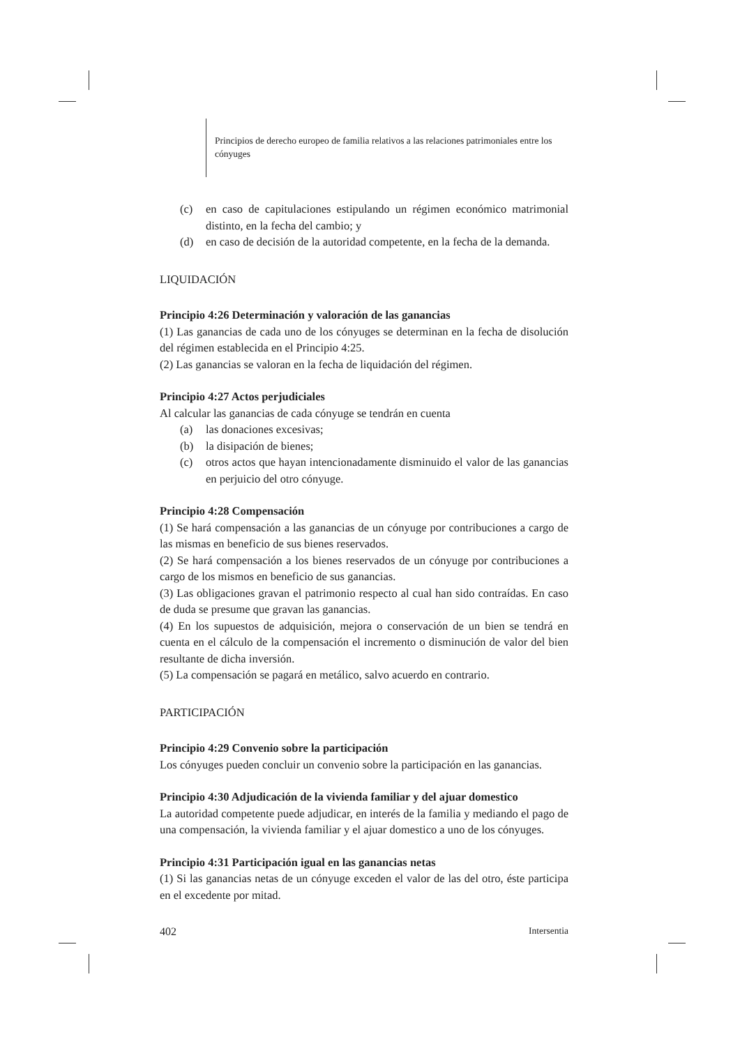Principios de derecho europeo de familia relativos a las relaciones patrimoniales entre los cónyuges
(c) en caso de capitulaciones estipulando un régimen económico matrimonial distinto, en la fecha del cambio; y
(d) en caso de decisión de la autoridad competente, en la fecha de la demanda.
LIQUIDACIÓN
Principio 4:26 Determinación y valoración de las ganancias
(1) Las ganancias de cada uno de los cónyuges se determinan en la fecha de disolución del régimen establecida en el Principio 4:25.
(2) Las ganancias se valoran en la fecha de liquidación del régimen.
Principio 4:27 Actos perjudiciales
Al calcular las ganancias de cada cónyuge se tendrán en cuenta
(a) las donaciones excesivas;
(b) la disipación de bienes;
(c) otros actos que hayan intencionadamente disminuido el valor de las ganancias en perjuicio del otro cónyuge.
Principio 4:28 Compensación
(1) Se hará compensación a las ganancias de un cónyuge por contribuciones a cargo de las mismas en beneficio de sus bienes reservados.
(2) Se hará compensación a los bienes reservados de un cónyuge por contribuciones a cargo de los mismos en beneficio de sus ganancias.
(3) Las obligaciones gravan el patrimonio respecto al cual han sido contraídas. En caso de duda se presume que gravan las ganancias.
(4) En los supuestos de adquisición, mejora o conservación de un bien se tendrá en cuenta en el cálculo de la compensación el incremento o disminución de valor del bien resultante de dicha inversión.
(5) La compensación se pagará en metálico, salvo acuerdo en contrario.
PARTICIPACIÓN
Principio 4:29 Convenio sobre la participación
Los cónyuges pueden concluir un convenio sobre la participación en las ganancias.
Principio 4:30 Adjudicación de la vivienda familiar y del ajuar domestico
La autoridad competente puede adjudicar, en interés de la familia y mediando el pago de una compensación, la vivienda familiar y el ajuar domestico a uno de los cónyuges.
Principio 4:31 Participación igual en las ganancias netas
(1) Si las ganancias netas de un cónyuge exceden el valor de las del otro, éste participa en el excedente por mitad.
402 Intersentia